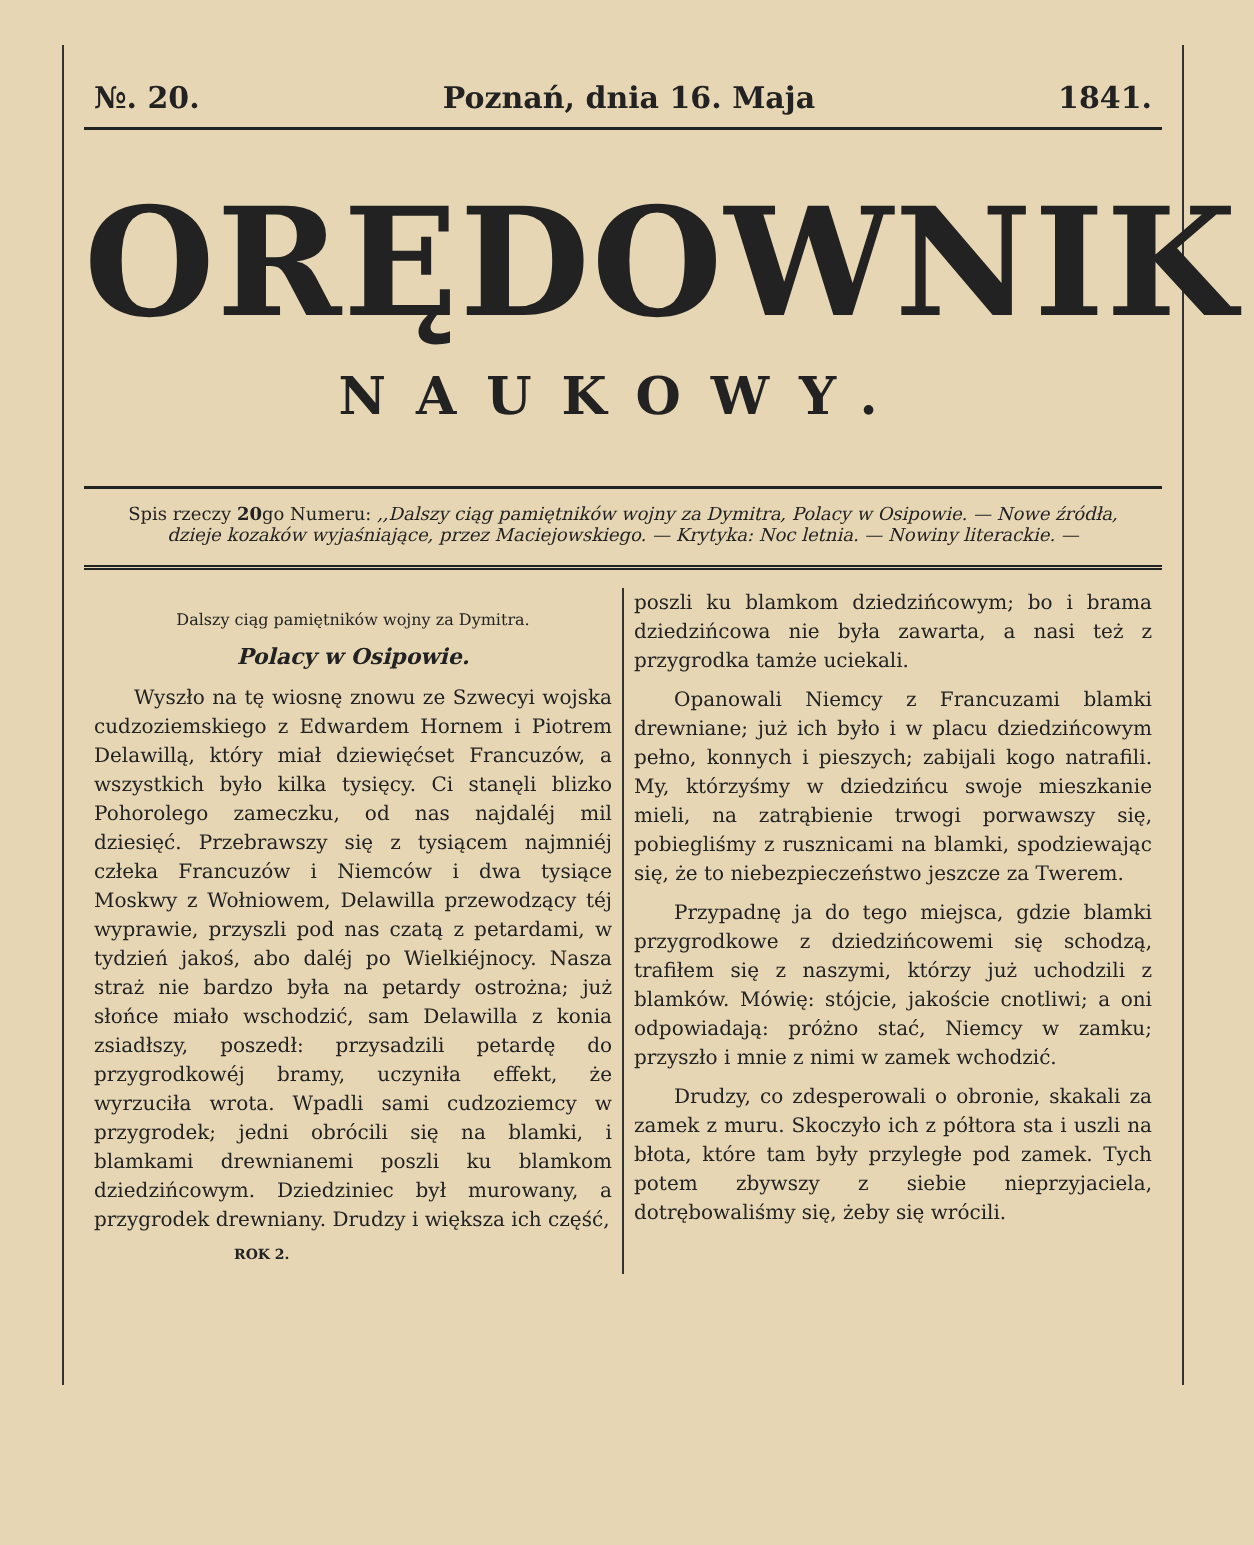№. 20. Poznań, dnia 16. Maja 1841.
ORĘDOWNIK
NAUKOWY.
Spis rzeczy 20go Numeru: ,,Dalszy ciąg pamiętników wojny za Dymitra, Polacy w Osipowie. — Nowe źródła, dzieje kozaków wyjaśniające, przez Maciejowskiego. — Krytyka: Noc letnia. — Nowiny literackie. —
Dalszy ciąg pamiętników wojny za Dymitra.
Polacy w Osipowie.
Wyszło na tę wiosnę znowu ze Szwecyi wojska cudzoziemskiego z Edwardem Hornem i Piotrem Delawillą, który miał dziewięćset Francuzów, a wszystkich było kilka tysięcy. Ci stanęli blizko Pohorolego zameczku, od nas najdaléj mil dziesięć. Przebrawszy się z tysiącem najmniéj człeka Francuzów i Niemców i dwa tysiące Moskwy z Wołniowem, Delawilla przewodzący téj wyprawie, przyszli pod nas czatą z petardami, w tydzień jakoś, abo daléj po Wielkiéjnocy. Nasza straż nie bardzo była na petardy ostrożna; już słońce miało wschodzić, sam Delawilla z konia zsiadłszy, poszedł: przysadzili petardę do przygrodkowéj bramy, uczyniła effekt, że wyrzuciła wrota. Wpadli sami cudzoziemcy w przygrodek; jedni obrócili się na blamki, i blamkami drewnianemi poszli ku blamkom dziedzińcowym. Dziedziniec był murowany, a przygrodek drewniany. Drudzy i większa ich część,
ROK 2.
poszli ku blamkom dziedzińcowym; bo i brama dziedzińcowa nie była zawarta, a nasi też z przygrodka tamże uciekali.
Opanowali Niemcy z Francuzami blamki drewniane; już ich było i w placu dziedzińcowym pełno, konnych i pieszych; zabijali kogo natrafili. My, którzyśmy w dziedzińcu swoje mieszkanie mieli, na zatrąbienie trwogi porwawszy się, pobiegliśmy z rusznicami na blamki, spodziewając się, że to niebezpieczeństwo jeszcze za Twerem.
Przypadnę ja do tego miejsca, gdzie blamki przygrodkowe z dziedzińcowemi się schodzą, trafiłem się z naszymi, którzy już uchodzili z blamków. Mówię: stójcie, jakoście cnotliwi; a oni odpowiadają: próżno stać, Niemcy w zamku; przyszło i mnie z nimi w zamek wchodzić.
Drudzy, co zdesperowali o obronie, skakali za zamek z muru. Skoczyło ich z półtora sta i uszli na błota, które tam były przyległe pod zamek. Tych potem zbywszy z siebie nieprzyjaciela, dotrębowaliśmy się, żeby się wrócili.